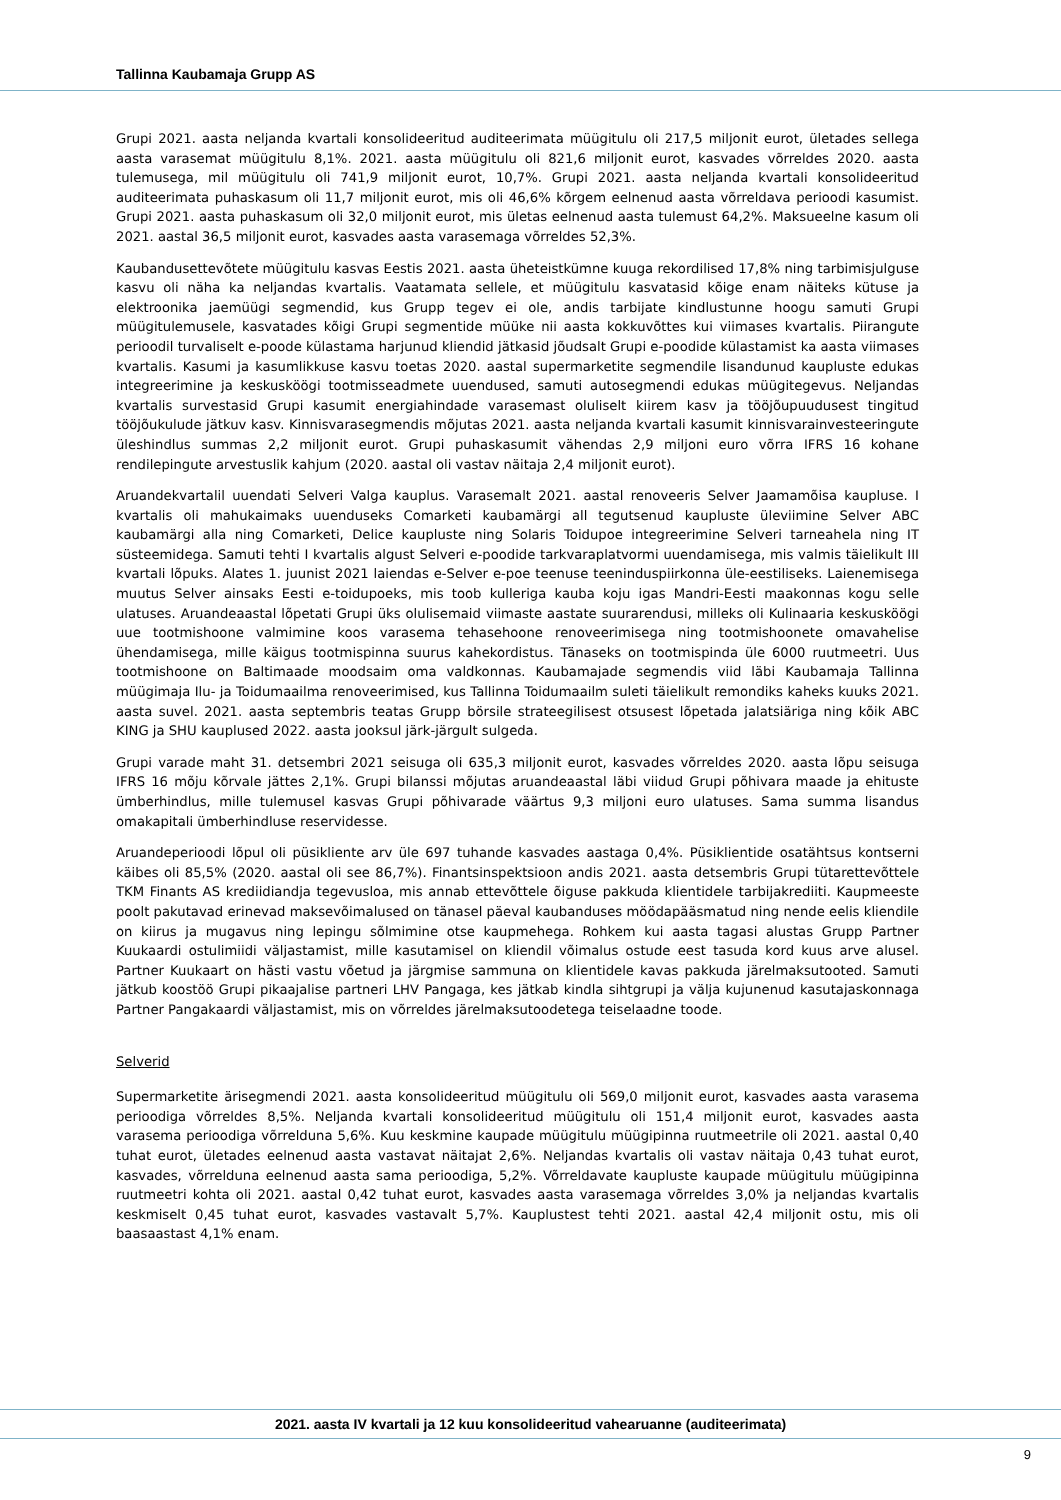Tallinna Kaubamaja Grupp AS
Grupi 2021. aasta neljanda kvartali konsolideeritud auditeerimata müügitulu oli 217,5 miljonit eurot, ületades sellega aasta varasemat müügitulu 8,1%. 2021. aasta müügitulu oli 821,6 miljonit eurot, kasvades võrreldes 2020. aasta tulemusega, mil müügitulu oli 741,9 miljonit eurot, 10,7%. Grupi 2021. aasta neljanda kvartali konsolideeritud auditeerimata puhaskasum oli 11,7 miljonit eurot, mis oli 46,6% kõrgem eelnenud aasta võrreldava perioodi kasumist. Grupi 2021. aasta puhaskasum oli 32,0 miljonit eurot, mis ületas eelnenud aasta tulemust 64,2%. Maksueelne kasum oli 2021. aastal 36,5 miljonit eurot, kasvades aasta varasemaga võrreldes 52,3%.
Kaubandusettevõtete müügitulu kasvas Eestis 2021. aasta üheteistkümne kuuga rekordilised 17,8% ning tarbimisjulguse kasvu oli näha ka neljandas kvartalis. Vaatamata sellele, et müügitulu kasvatasid kõige enam näiteks kütuse ja elektroonika jaemüügi segmendid, kus Grupp tegev ei ole, andis tarbijate kindlustunne hoogu samuti Grupi müügitulemusele, kasvatades kõigi Grupi segmentide müüke nii aasta kokkuvõttes kui viimases kvartalis. Piirangute perioodil turvaliselt e-poode külastama harjunud kliendid jätkasid jõudsalt Grupi e-poodide külastamist ka aasta viimases kvartalis. Kasumi ja kasumlikkuse kasvu toetas 2020. aastal supermarketite segmendile lisandunud kaupluste edukas integreerimine ja keskusköögi tootmisseadmete uuendused, samuti autosegmendi edukas müügitegevus. Neljandas kvartalis survestasid Grupi kasumit energiahindade varasemast oluliselt kiirem kasv ja tööjõupuudusest tingitud tööjõukulude jätkuv kasv. Kinnisvarasegmendis mõjutas 2021. aasta neljanda kvartali kasumit kinnisvarainvesteeringute üleshindlus summas 2,2 miljonit eurot. Grupi puhaskasumit vähendas 2,9 miljoni euro võrra IFRS 16 kohane rendilepingute arvestuslik kahjum (2020. aastal oli vastav näitaja 2,4 miljonit eurot).
Aruandekvartalil uuendati Selveri Valga kauplus. Varasemalt 2021. aastal renoveeris Selver Jaamamõisa kaupluse. I kvartalis oli mahukaimaks uuenduseks Comarketi kaubamärgi all tegutsenud kaupluste üleviimine Selver ABC kaubamärgi alla ning Comarketi, Delice kaupluste ning Solaris Toidupoe integreerimine Selveri tarneahela ning IT süsteemidega. Samuti tehti I kvartalis algust Selveri e-poodide tarkvaraplatvormi uuendamisega, mis valmis täielikult III kvartali lõpuks. Alates 1. juunist 2021 laiendas e-Selver e-poe teenuse teeninduspiirkonna üle-eestiliseks. Laienemisega muutus Selver ainsaks Eesti e-toidupoeks, mis toob kulleriga kauba koju igas Mandri-Eesti maakonnas kogu selle ulatuses. Aruandeaastal lõpetati Grupi üks olulisemaid viimaste aastate suurarendusi, milleks oli Kulinaaria keskusköögi uue tootmishoone valmimine koos varasema tehasehoone renoveerimisega ning tootmishoonete omavahelise ühendamisega, mille käigus tootmispinna suurus kahekordistus. Tänaseks on tootmispinda üle 6000 ruutmeetri. Uus tootmishoone on Baltimaade moodsaim oma valdkonnas. Kaubamajade segmendis viid läbi Kaubamaja Tallinna müügimaja Ilu- ja Toidumaailma renoveerimised, kus Tallinna Toidumaailm suleti täielikult remondiks kaheks kuuks 2021. aasta suvel. 2021. aasta septembris teatas Grupp börsile strateegilisest otsusest lõpetada jalatsiäriga ning kõik ABC KING ja SHU kauplused 2022. aasta jooksul järk-järgult sulgeda.
Grupi varade maht 31. detsembri 2021 seisuga oli 635,3 miljonit eurot, kasvades võrreldes 2020. aasta lõpu seisuga IFRS 16 mõju kõrvale jättes 2,1%. Grupi bilanssi mõjutas aruandeaastal läbi viidud Grupi põhivara maade ja ehituste ümberhindlus, mille tulemusel kasvas Grupi põhivarade väärtus 9,3 miljoni euro ulatuses. Sama summa lisandus omakapitali ümberhindluse reservidesse.
Aruandeperioodi lõpul oli püsikliente arv üle 697 tuhande kasvades aastaga 0,4%. Püsiklientide osatähtsus kontserni käibes oli 85,5% (2020. aastal oli see 86,7%). Finantsinspektsioon andis 2021. aasta detsembris Grupi tütarettevõttele TKM Finants AS krediidiandja tegevusloa, mis annab ettevõttele õiguse pakkuda klientidele tarbijakrediiti. Kaupmeeste poolt pakutavad erinevad maksevõimalused on tänasel päeval kaubanduses möödapääsmatud ning nende eelis kliendile on kiirus ja mugavus ning lepingu sõlmimine otse kaupmehega. Rohkem kui aasta tagasi alustas Grupp Partner Kuukaardi ostulimiidi väljastamist, mille kasutamisel on kliendil võimalus ostude eest tasuda kord kuus arve alusel. Partner Kuukaart on hästi vastu võetud ja järgmise sammuna on klientidele kavas pakkuda järelmaksutooted. Samuti jätkub koostöö Grupi pikaajalise partneri LHV Pangaga, kes jätkab kindla sihtgrupi ja välja kujunenud kasutajaskonnaga Partner Pangakaardi väljastamist, mis on võrreldes järelmaksutoodetega teiselaadne toode.
Selverid
Supermarketite ärisegmendi 2021. aasta konsolideeritud müügitulu oli 569,0 miljonit eurot, kasvades aasta varasema perioodiga võrreldes 8,5%. Neljanda kvartali konsolideeritud müügitulu oli 151,4 miljonit eurot, kasvades aasta varasema perioodiga võrrelduna 5,6%. Kuu keskmine kaupade müügitulu müügipinna ruutmeetrile oli 2021. aastal 0,40 tuhat eurot, ületades eelnenud aasta vastavat näitajat 2,6%. Neljandas kvartalis oli vastav näitaja 0,43 tuhat eurot, kasvades, võrrelduna eelnenud aasta sama perioodiga, 5,2%. Võrreldavate kaupluste kaupade müügitulu müügipinna ruutmeetri kohta oli 2021. aastal 0,42 tuhat eurot, kasvades aasta varasemaga võrreldes 3,0% ja neljandas kvartalis keskmiselt 0,45 tuhat eurot, kasvades vastavalt 5,7%. Kauplustest tehti 2021. aastal 42,4 miljonit ostu, mis oli baasaastast 4,1% enam.
2021. aasta IV kvartali ja 12 kuu konsolideeritud vahearuanne (auditeerimata)
9